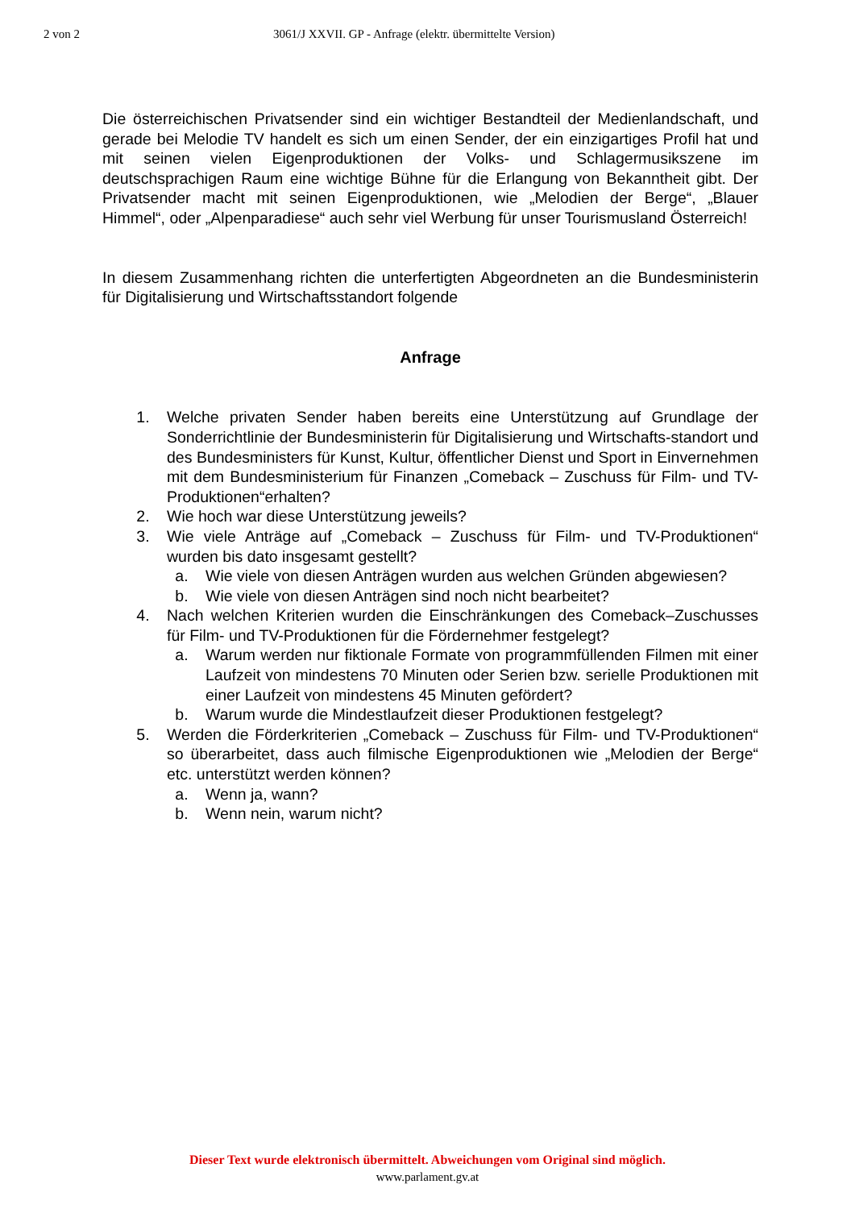2 von 2 3061/J XXVII. GP - Anfrage (elektr. übermittelte Version)
Die österreichischen Privatsender sind ein wichtiger Bestandteil der Medienlandschaft, und gerade bei Melodie TV handelt es sich um einen Sender, der ein einzigartiges Profil hat und mit seinen vielen Eigenproduktionen der Volks- und Schlagermusikszene im deutschsprachigen Raum eine wichtige Bühne für die Erlangung von Bekanntheit gibt. Der Privatsender macht mit seinen Eigenproduktionen, wie „Melodien der Berge“, „Blauer Himmel“, oder „Alpenparadiese“ auch sehr viel Werbung für unser Tourismusland Österreich!
In diesem Zusammenhang richten die unterfertigten Abgeordneten an die Bundesministerin für Digitalisierung und Wirtschaftsstandort folgende
Anfrage
1. Welche privaten Sender haben bereits eine Unterstützung auf Grundlage der Sonderrichtlinie der Bundesministerin für Digitalisierung und Wirtschafts-standort und des Bundesministers für Kunst, Kultur, öffentlicher Dienst und Sport in Einvernehmen mit dem Bundesministerium für Finanzen „Comeback – Zuschuss für Film- und TV-Produktionen“erhalten?
2. Wie hoch war diese Unterstützung jeweils?
3. Wie viele Anträge auf „Comeback – Zuschuss für Film- und TV-Produktionen“ wurden bis dato insgesamt gestellt?
a. Wie viele von diesen Anträgen wurden aus welchen Gründen abgewiesen?
b. Wie viele von diesen Anträgen sind noch nicht bearbeitet?
4. Nach welchen Kriterien wurden die Einschränkungen des Comeback–Zuschusses für Film- und TV-Produktionen für die Fördernehmer festgelegt?
a. Warum werden nur fiktionale Formate von programmfüllenden Filmen mit einer Laufzeit von mindestens 70 Minuten oder Serien bzw. serielle Produktionen mit einer Laufzeit von mindestens 45 Minuten gefördert?
b. Warum wurde die Mindestlaufzeit dieser Produktionen festgelegt?
5. Werden die Förderkriterien „Comeback – Zuschuss für Film- und TV-Produktionen“ so überarbeitet, dass auch filmische Eigenproduktionen wie „Melodien der Berge“ etc. unterstützt werden können?
a. Wenn ja, wann?
b. Wenn nein, warum nicht?
Dieser Text wurde elektronisch übermittelt. Abweichungen vom Original sind möglich.
www.parlament.gv.at